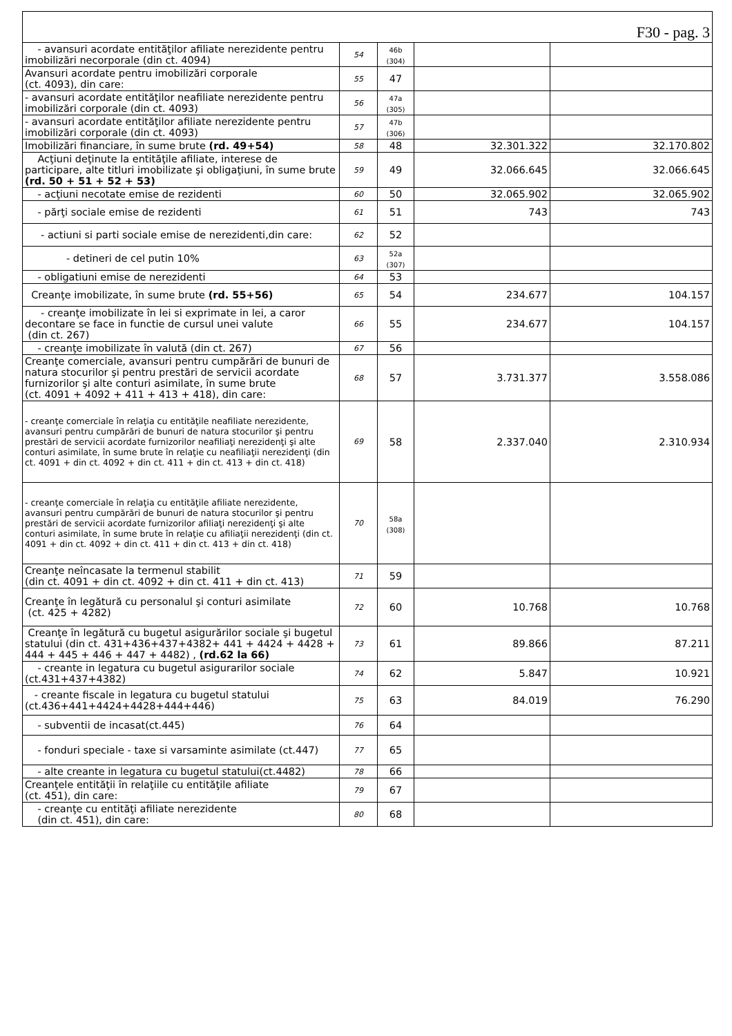| F30 - pag. 3 | | | | |
| - avansuri acordate entităţilor afiliate nerezidente pentru imobilizări necorporale (din ct. 4094) | 54 | 46b (304) | | |
| Avansuri acordate pentru imobilizări corporale (ct. 4093), din care: | 55 | 47 | | |
| - avansuri acordate entităţilor neafiliate nerezidente pentru imobilizări corporale (din ct. 4093) | 56 | 47a (305) | | |
| - avansuri acordate entităţilor afiliate nerezidente pentru imobilizări corporale (din ct. 4093) | 57 | 47b (306) | | |
| Imobilizări financiare, în sume brute (rd. 49+54) | 58 | 48 | 32.301.322 | 32.170.802 |
| Acţiuni deţinute la entităţile afiliate, interese de participare, alte titluri imobilizate şi obligaţiuni, în sume brute (rd. 50 + 51 + 52 + 53) | 59 | 49 | 32.066.645 | 32.066.645 |
| - acţiuni necotate emise de rezidenti | 60 | 50 | 32.065.902 | 32.065.902 |
| - părţi sociale emise de rezidenti | 61 | 51 | 743 | 743 |
| - actiuni si parti sociale emise de nerezidenti,din care: | 62 | 52 | | |
| - detineri de cel putin 10% | 63 | 52a (307) | | |
| - obligatiuni emise de nerezidenti | 64 | 53 | | |
| Creanţe imobilizate, în sume brute (rd. 55+56) | 65 | 54 | 234.677 | 104.157 |
| - creanţe imobilizate în lei si exprimate in lei, a caror decontare se face in functie de cursul unei valute (din ct. 267) | 66 | 55 | 234.677 | 104.157 |
| - creanţe imobilizate în valută (din ct. 267) | 67 | 56 | | |
| Creanţe comerciale, avansuri pentru cumpărări de bunuri de natura stocurilor şi pentru prestări de servicii acordate furnizorilor şi alte conturi asimilate, în sume brute (ct. 4091 + 4092 + 411 + 413 + 418), din care: | 68 | 57 | 3.731.377 | 3.558.086 |
| - creanţe comerciale în relaţia cu entităţile neafiliate nerezidente, avansuri pentru cumpărări de bunuri de natura stocurilor şi pentru prestări de servicii acordate furnizorilor neafiliaţi nerezidenţi şi alte conturi asimilate, în sume brute în relaţie cu neafiliaţii nerezidenţi (din ct. 4091 + din ct. 4092 + din ct. 411 + din ct. 413 + din ct. 418) | 69 | 58 | 2.337.040 | 2.310.934 |
| - creanţe comerciale în relaţia cu entităţile afiliate nerezidente, avansuri pentru cumpărări de bunuri de natura stocurilor şi pentru prestări de servicii acordate furnizorilor afiliaţi nerezidenţi şi alte conturi asimilate, în sume brute în relaţie cu afiliaţii nerezidenţi (din ct. 4091 + din ct. 4092 + din ct. 411 + din ct. 413 + din ct. 418) | 70 | 58a (308) | | |
| Creanţe neîncasate la termenul stabilit (din ct. 4091 + din ct. 4092 + din ct. 411 + din ct. 413) | 71 | 59 | | |
| Creanţe în legătură cu personalul şi conturi asimilate (ct. 425 + 4282) | 72 | 60 | 10.768 | 10.768 |
| Creanţe în legătură cu bugetul asigurărilor sociale şi bugetul statului (din ct. 431+436+437+4382+ 441 + 4424 + 4428 + 444 + 445 + 446 + 447 + 4482) , (rd.62 la 66) | 73 | 61 | 89.866 | 87.211 |
| - creante in legatura cu bugetul asigurarilor sociale (ct.431+437+4382) | 74 | 62 | 5.847 | 10.921 |
| - creante fiscale in legatura cu bugetul statului (ct.436+441+4424+4428+444+446) | 75 | 63 | 84.019 | 76.290 |
| - subventii de incasat(ct.445) | 76 | 64 | | |
| - fonduri speciale - taxe si varsaminte asimilate (ct.447) | 77 | 65 | | |
| - alte creante in legatura cu bugetul statului(ct.4482) | 78 | 66 | | |
| Creanţele entităţii în relaţiile cu entităţile afiliate (ct. 451), din care: | 79 | 67 | | |
| - creanţe cu entităţi afiliate nerezidente (din ct. 451), din care: | 80 | 68 | | |